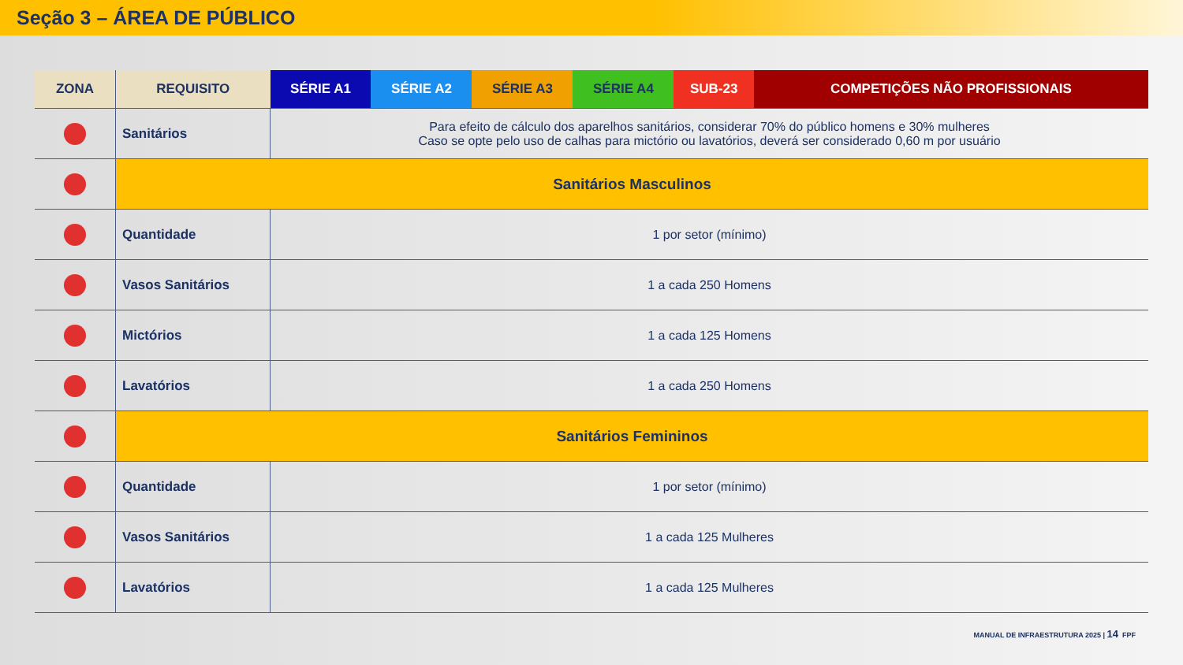Seção 3 – ÁREA DE PÚBLICO
| ZONA | REQUISITO | SÉRIE A1 | SÉRIE A2 | SÉRIE A3 | SÉRIE A4 | SUB-23 | COMPETIÇÕES NÃO PROFISSIONAIS |
| --- | --- | --- | --- | --- | --- | --- | --- |
| | Sanitários | Para efeito de cálculo dos aparelhos sanitários, considerar 70% do público homens e 30% mulheres Caso se opte pelo uso de calhas para mictório ou lavatórios, deverá ser considerado 0,60 m por usuário | | | | | |
| | Sanitários Masculinos | | | | | | |
| | Quantidade | 1 por setor (mínimo) | | | | | |
| | Vasos Sanitários | 1 a cada 250 Homens | | | | | |
| | Mictórios | 1 a cada 125 Homens | | | | | |
| | Lavatórios | 1 a cada 250 Homens | | | | | |
| | Sanitários Femininos | | | | | | |
| | Quantidade | 1 por setor (mínimo) | | | | | |
| | Vasos Sanitários | 1 a cada 125 Mulheres | | | | | |
| | Lavatórios | 1 a cada 125 Mulheres | | | | | |
MANUAL DE INFRAESTRUTURA 2025 | 14 FPF